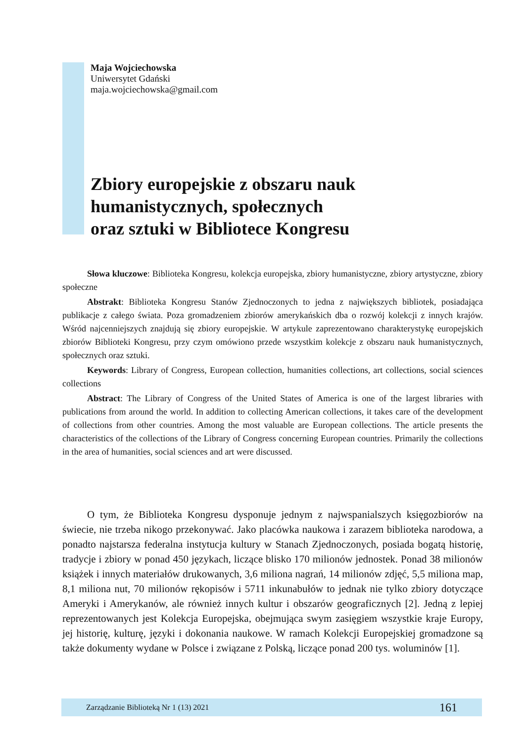Maja Wojciechowska
Uniwersytet Gdański
maja.wojciechowska@gmail.com
Zbiory europejskie z obszaru nauk
humanistycznych, społecznych
oraz sztuki w Bibliotece Kongresu
Słowa kluczowe: Biblioteka Kongresu, kolekcja europejska, zbiory humanistyczne, zbiory artystyczne, zbiory społeczne
Abstrakt: Biblioteka Kongresu Stanów Zjednoczonych to jedna z największych bibliotek, posiadająca publikacje z całego świata. Poza gromadzeniem zbiorów amerykańskich dba o rozwój kolekcji z innych krajów. Wśród najcenniejszych znajdują się zbiory europejskie. W artykule zaprezentowano charakterystykę europejskich zbiorów Biblioteki Kongresu, przy czym omówiono przede wszystkim kolekcje z obszaru nauk humanistycznych, społecznych oraz sztuki.
Keywords: Library of Congress, European collection, humanities collections, art collections, social sciences collections
Abstract: The Library of Congress of the United States of America is one of the largest libraries with publications from around the world. In addition to collecting American collections, it takes care of the development of collections from other countries. Among the most valuable are European collections. The article presents the characteristics of the collections of the Library of Congress concerning European countries. Primarily the collections in the area of humanities, social sciences and art were discussed.
O tym, że Biblioteka Kongresu dysponuje jednym z najwspanialszych księgozbiorów na świecie, nie trzeba nikogo przekonywać. Jako placówka naukowa i zarazem biblioteka narodowa, a ponadto najstarsza federalna instytucja kultury w Stanach Zjednoczonych, posiada bogatą historię, tradycje i zbiory w ponad 450 językach, liczące blisko 170 milionów jednostek. Ponad 38 milionów książek i innych materiałów drukowanych, 3,6 miliona nagrań, 14 milionów zdjęć, 5,5 miliona map, 8,1 miliona nut, 70 milionów rękopisów i 5711 inkunabułów to jednak nie tylko zbiory dotyczące Ameryki i Amerykanów, ale również innych kultur i obszarów geograficznych [2]. Jedną z lepiej reprezentowanych jest Kolekcja Europejska, obejmująca swym zasięgiem wszystkie kraje Europy, jej historię, kulturę, języki i dokonania naukowe. W ramach Kolekcji Europejskiej gromadzone są także dokumenty wydane w Polsce i związane z Polską, liczące ponad 200 tys. woluminów [1].
Zarządzanie Biblioteką Nr 1 (13) 2021 161